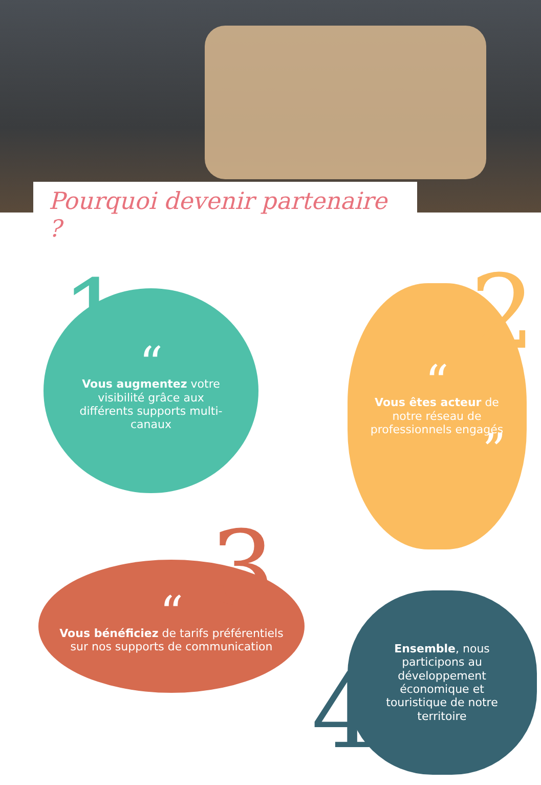Pourquoi devenir partenaire ?
“Vous augmentez votre visibilité grâce aux différents supports multi-canaux
1
“Vous êtes acteur de notre réseau de professionnels engagés”
2
“Vous bénéficiez de tarifs préférentiels sur nos supports de communication
3
Ensemble, nous participons au développement économique et touristique de notre territoire
4